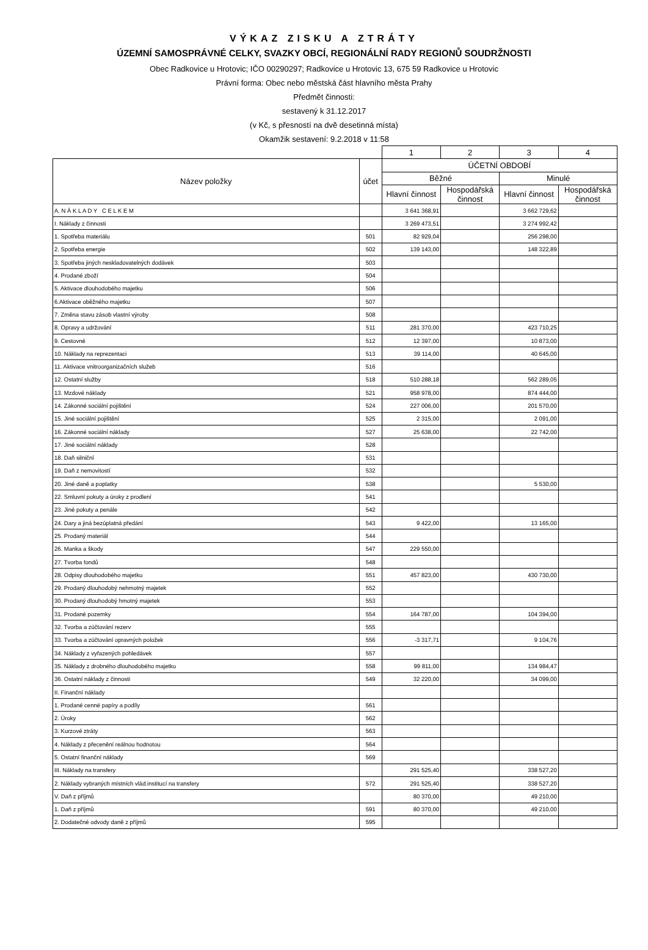VÝKAZ ZISKU A ZTRÁTY
ÚZEMNÍ SAMOSPRÁVNÉ CELKY, SVAZKY OBCÍ, REGIONÁLNÍ RADY REGIONŮ SOUDRŽNOSTI
Obec Radkovice u Hrotovic; IČO 00290297; Radkovice u Hrotovic 13, 675 59 Radkovice u Hrotovic
Právní forma: Obec nebo městská část hlavního města Prahy
Předmět činnosti:
sestavený k 31.12.2017
(v Kč, s přesností na dvě desetinná místa)
Okamžik sestavení: 9.2.2018 v 11:58
| | | 1 | 2 | 3 | 4 |
| Název položky | účet | ÚČETNÍ OBDOBÍ | | | |
| | | Běžné | | Minulé | |
| | | Hlavní činnost | Hospodářská činnost | Hlavní činnost | Hospodářská činnost |
| A. N Á K L A D Y C E L K E M | | 3 641 368,91 | | 3 662 729,62 | |
| I. Náklady z činnosti | | 3 269 473,51 | | 3 274 992,42 | |
| 1. Spotřeba materiálu | 501 | 82 929,04 | | 256 298,00 | |
| 2. Spotřeba energie | 502 | 139 143,00 | | 148 322,89 | |
| 3. Spotřeba jiných neskladovatelných dodávek | 503 | | | | |
| 4. Prodané zboží | 504 | | | | |
| 5. Aktivace dlouhodobého majetku | 506 | | | | |
| 6.Aktivace oběžného majetku | 507 | | | | |
| 7. Změna stavu zásob vlastní výroby | 508 | | | | |
| 8. Opravy a udržování | 511 | 281 370,00 | | 423 710,25 | |
| 9. Cestovné | 512 | 12 397,00 | | 10 873,00 | |
| 10. Náklady na reprezentaci | 513 | 39 114,00 | | 40 645,00 | |
| 11. Aktivace vnitroorganizačních služeb | 516 | | | | |
| 12. Ostatní služby | 518 | 510 288,18 | | 562 289,05 | |
| 13. Mzdové náklady | 521 | 958 978,00 | | 874 444,00 | |
| 14. Zákonné sociální pojištění | 524 | 227 006,00 | | 201 570,00 | |
| 15. Jiné sociální pojištění | 525 | 2 315,00 | | 2 091,00 | |
| 16. Zákonné sociální náklady | 527 | 25 638,00 | | 22 742,00 | |
| 17. Jiné sociální náklady | 528 | | | | |
| 18. Daň silniční | 531 | | | | |
| 19. Daň z nemovitostí | 532 | | | | |
| 20. Jiné daně a poplatky | 538 | | | 5 530,00 | |
| 22. Smluvní pokuty a úroky z prodlení | 541 | | | | |
| 23. Jiné pokuty a penále | 542 | | | | |
| 24. Dary a jiná bezúplatná předání | 543 | 9 422,00 | | 13 165,00 | |
| 25. Prodaný materiál | 544 | | | | |
| 26. Manka a škody | 547 | 229 550,00 | | | |
| 27. Tvorba fondů | 548 | | | | |
| 28. Odpisy dlouhodobého majetku | 551 | 457 823,00 | | 430 730,00 | |
| 29. Prodaný dlouhodobý nehmotný majetek | 552 | | | | |
| 30. Prodaný dlouhodobý hmotný majetek | 553 | | | | |
| 31. Prodané pozemky | 554 | 164 787,00 | | 104 394,00 | |
| 32. Tvorba a zúčtování rezerv | 555 | | | | |
| 33. Tvorba a zúčtování opravných položek | 556 | -3 317,71 | | 9 104,76 | |
| 34. Náklady z vyřazených pohledávek | 557 | | | | |
| 35. Náklady z drobného dlouhodobého majetku | 558 | 99 811,00 | | 134 984,47 | |
| 36. Ostatní náklady z činnosti | 549 | 32 220,00 | | 34 099,00 | |
| II. Finanční náklady | | | | | |
| 1. Prodané cenné papíry a podíly | 561 | | | | |
| 2. Úroky | 562 | | | | |
| 3. Kurzové ztráty | 563 | | | | |
| 4. Náklady z přecenění reálnou hodnotou | 564 | | | | |
| 5. Ostatní finanční náklady | 569 | | | | |
| III. Náklady na transfery | | 291 525,40 | | 338 527,20 | |
| 2. Náklady vybraných místních vlád.institucí na transfery | 572 | 291 525,40 | | 338 527,20 | |
| V. Daň z příjmů | | 80 370,00 | | 49 210,00 | |
| 1. Daň z příjmů | 591 | 80 370,00 | | 49 210,00 | |
| 2. Dodatečné odvody daně z příjmů | 595 | | | | |